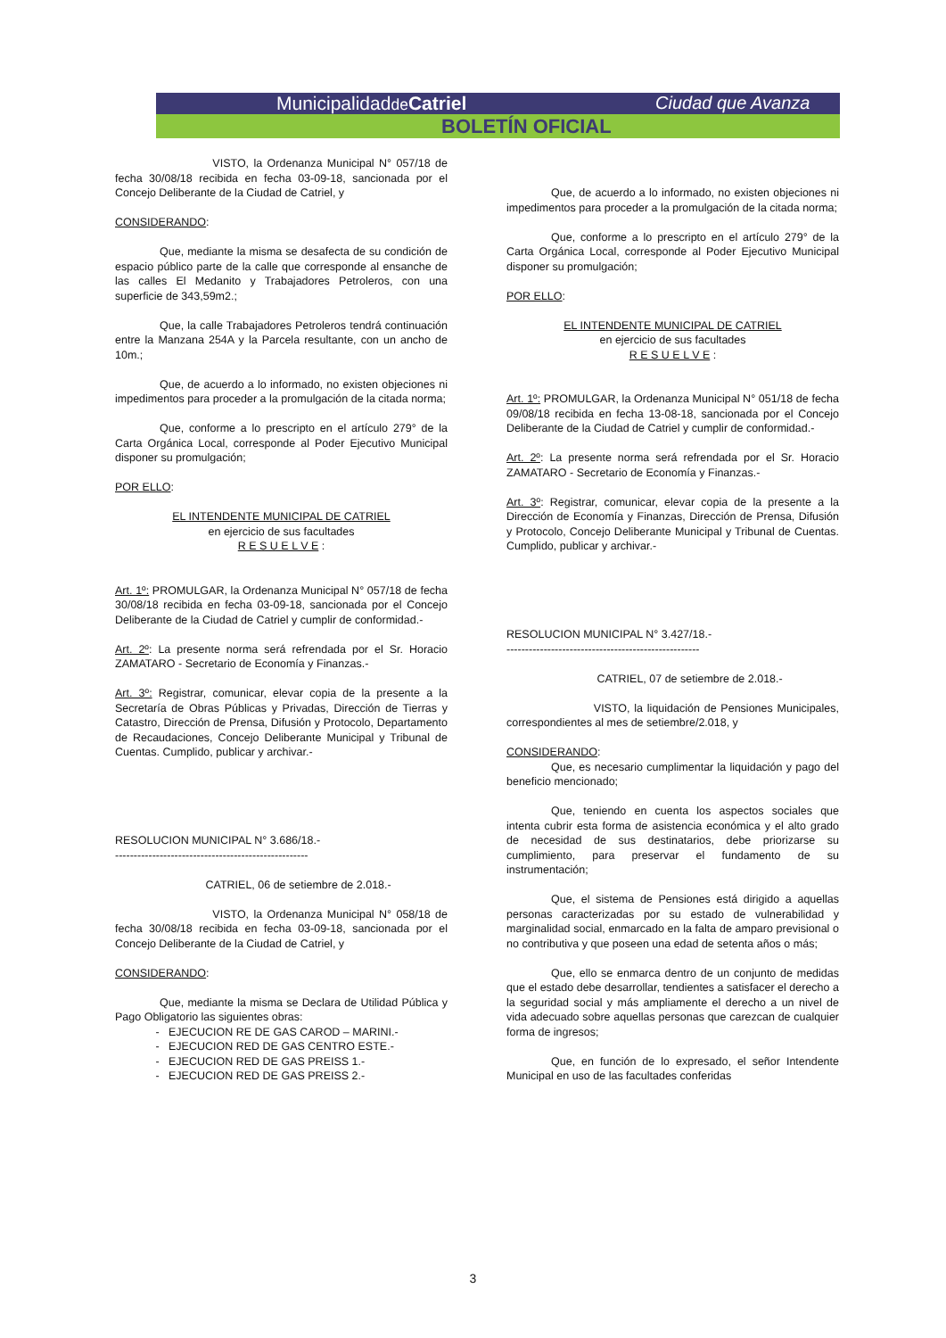Municipalidadde Catriel Ciudad que Avanza
BOLETÍN OFICIAL
VISTO, la Ordenanza Municipal N° 057/18 de fecha 30/08/18 recibida en fecha 03-09-18, sancionada por el Concejo Deliberante de la Ciudad de Catriel, y
CONSIDERANDO:
Que, mediante la misma se desafecta de su condición de espacio público parte de la calle que corresponde al ensanche de las calles El Medanito y Trabajadores Petroleros, con una superficie de 343,59m2.;
Que, la calle Trabajadores Petroleros tendrá continuación entre la Manzana 254A y la Parcela resultante, con un ancho de 10m.;
Que, de acuerdo a lo informado, no existen objeciones ni impedimentos para proceder a la promulgación de la citada norma;
Que, conforme a lo prescripto en el artículo 279° de la Carta Orgánica Local, corresponde al Poder Ejecutivo Municipal disponer su promulgación;
POR ELLO:
EL INTENDENTE MUNICIPAL DE CATRIEL
en ejercicio de sus facultades
R E S U E L V E :
Art. 1º: PROMULGAR, la Ordenanza Municipal N° 057/18 de fecha 30/08/18 recibida en fecha 03-09-18, sancionada por el Concejo Deliberante de la Ciudad de Catriel y cumplir de conformidad.-
Art. 2º: La presente norma será refrendada por el Sr. Horacio ZAMATARO - Secretario de Economía y Finanzas.-
Art. 3º: Registrar, comunicar, elevar copia de la presente a la Secretaría de Obras Públicas y Privadas, Dirección de Tierras y Catastro, Dirección de Prensa, Difusión y Protocolo, Departamento de Recaudaciones, Concejo Deliberante Municipal y Tribunal de Cuentas. Cumplido, publicar y archivar.-
RESOLUCION MUNICIPAL N° 3.686/18.-
----------------------------------------------------
CATRIEL, 06 de setiembre de 2.018.-
VISTO, la Ordenanza Municipal N° 058/18 de fecha 30/08/18 recibida en fecha 03-09-18, sancionada por el Concejo Deliberante de la Ciudad de Catriel, y
CONSIDERANDO:
Que, mediante la misma se Declara de Utilidad Pública y Pago Obligatorio las siguientes obras:
EJECUCION RE DE GAS CAROD – MARINI.-
EJECUCION RED DE GAS CENTRO ESTE.-
EJECUCION RED DE GAS PREISS 1.-
EJECUCION RED DE GAS PREISS 2.-
Que, de acuerdo a lo informado, no existen objeciones ni impedimentos para proceder a la promulgación de la citada norma;
Que, conforme a lo prescripto en el artículo 279° de la Carta Orgánica Local, corresponde al Poder Ejecutivo Municipal disponer su promulgación;
POR ELLO:
EL INTENDENTE MUNICIPAL DE CATRIEL
en ejercicio de sus facultades
R E S U E L V E :
Art. 1º: PROMULGAR, la Ordenanza Municipal N° 051/18 de fecha 09/08/18 recibida en fecha 13-08-18, sancionada por el Concejo Deliberante de la Ciudad de Catriel y cumplir de conformidad.-
Art. 2º: La presente norma será refrendada por el Sr. Horacio ZAMATARO - Secretario de Economía y Finanzas.-
Art. 3º: Registrar, comunicar, elevar copia de la presente a la Dirección de Economía y Finanzas, Dirección de Prensa, Difusión y Protocolo, Concejo Deliberante Municipal y Tribunal de Cuentas. Cumplido, publicar y archivar.-
RESOLUCION MUNICIPAL N° 3.427/18.-
----------------------------------------------------
CATRIEL, 07 de setiembre de 2.018.-
VISTO, la liquidación de Pensiones Municipales, correspondientes al mes de setiembre/2.018, y
CONSIDERANDO:
Que, es necesario cumplimentar la liquidación y pago del beneficio mencionado;
Que, teniendo en cuenta los aspectos sociales que intenta cubrir esta forma de asistencia económica y el alto grado de necesidad de sus destinatarios, debe priorizarse su cumplimiento, para preservar el fundamento de su instrumentación;
Que, el sistema de Pensiones está dirigido a aquellas personas caracterizadas por su estado de vulnerabilidad y marginalidad social, enmarcado en la falta de amparo previsional o no contributiva y que poseen una edad de setenta años o más;
Que, ello se enmarca dentro de un conjunto de medidas que el estado debe desarrollar, tendientes a satisfacer el derecho a la seguridad social y más ampliamente el derecho a un nivel de vida adecuado sobre aquellas personas que carezcan de cualquier forma de ingresos;
Que, en función de lo expresado, el señor Intendente Municipal en uso de las facultades conferidas
3